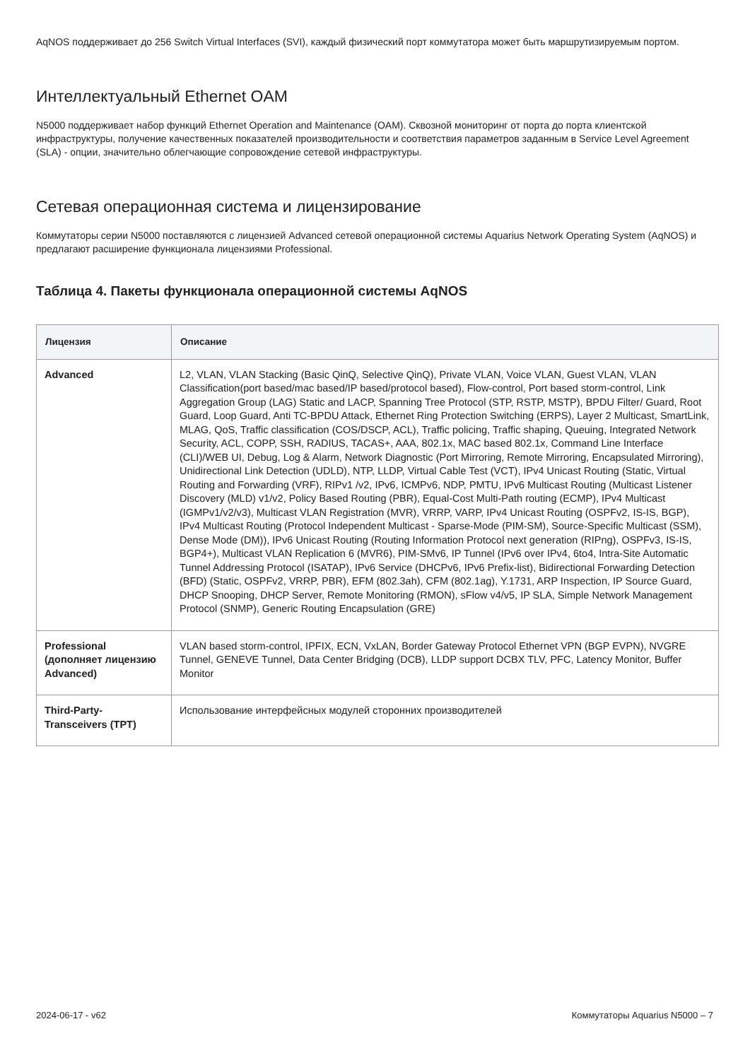AqNOS поддерживает до 256 Switch Virtual Interfaces (SVI), каждый физический порт коммутатора может быть маршрутизируемым портом.
Интеллектуальный Ethernet OAM
N5000 поддерживает набор функций Ethernet Operation and Maintenance (OAM). Сквозной мониторинг от порта до порта клиентской инфраструктуры, получение качественных показателей производительности и соответствия параметров заданным в Service Level Agreement (SLA) - опции, значительно облегчающие сопровождение сетевой инфраструктуры.
Сетевая операционная система и лицензирование
Коммутаторы серии N5000 поставляются с лицензией Advanced сетевой операционной системы Aquarius Network Operating System (AqNOS) и предлагают расширение функционала лицензиями Professional.
Таблица 4. Пакеты функционала операционной системы AqNOS
| Лицензия | Описание |
| --- | --- |
| Advanced | L2, VLAN, VLAN Stacking (Basic QinQ, Selective QinQ), Private VLAN, Voice VLAN, Guest VLAN, VLAN Classification(port based/mac based/IP based/protocol based), Flow-control, Port based storm-control, Link Aggregation Group (LAG) Static and LACP, Spanning Tree Protocol (STP, RSTP, MSTP), BPDU Filter/ Guard, Root Guard, Loop Guard, Anti TC-BPDU Attack, Ethernet Ring Protection Switching (ERPS), Layer 2 Multicast, SmartLink, MLAG, QoS, Traffic classification (COS/DSCP, ACL), Traffic policing, Traffic shaping, Queuing, Integrated Network Security, ACL, COPP, SSH, RADIUS, TACAS+, AAA, 802.1x, MAC based 802.1x, Command Line Interface (CLI)/WEB UI, Debug, Log & Alarm, Network Diagnostic (Port Mirroring, Remote Mirroring, Encapsulated Mirroring), Unidirectional Link Detection (UDLD), NTP, LLDP, Virtual Cable Test (VCT), IPv4 Unicast Routing (Static, Virtual Routing and Forwarding (VRF), RIPv1 /v2, IPv6, ICMPv6, NDP, PMTU, IPv6 Multicast Routing (Multicast Listener Discovery (MLD) v1/v2, Policy Based Routing (PBR), Equal-Cost Multi-Path routing (ECMP), IPv4 Multicast (IGMPv1/v2/v3), Multicast VLAN Registration (MVR), VRRP, VARP, IPv4 Unicast Routing (OSPFv2, IS-IS, BGP), IPv4 Multicast Routing (Protocol Independent Multicast - Sparse-Mode (PIM-SM), Source-Specific Multicast (SSM), Dense Mode (DM)), IPv6 Unicast Routing (Routing Information Protocol next generation (RIPng), OSPFv3, IS-IS, BGP4+), Multicast VLAN Replication 6 (MVR6), PIM-SMv6, IP Tunnel (IPv6 over IPv4, 6to4, Intra-Site Automatic Tunnel Addressing Protocol (ISATAP), IPv6 Service (DHCPv6, IPv6 Prefix-list), Bidirectional Forwarding Detection (BFD) (Static, OSPFv2, VRRP, PBR), EFM (802.3ah), CFM (802.1ag), Y.1731, ARP Inspection, IP Source Guard, DHCP Snooping, DHCP Server, Remote Monitoring (RMON), sFlow v4/v5, IP SLA, Simple Network Management Protocol (SNMP), Generic Routing Encapsulation (GRE) |
| Professional (дополняет лицензию Advanced) | VLAN based storm-control, IPFIX, ECN, VxLAN, Border Gateway Protocol Ethernet VPN (BGP EVPN), NVGRE Tunnel, GENEVE Tunnel, Data Center Bridging (DCB), LLDP support DCBX TLV, PFC, Latency Monitor, Buffer Monitor |
| Third-Party-Transceivers (TPT) | Использование интерфейсных модулей сторонних производителей |
2024-06-17 - v62 Коммутаторы Aquarius N5000 – 7